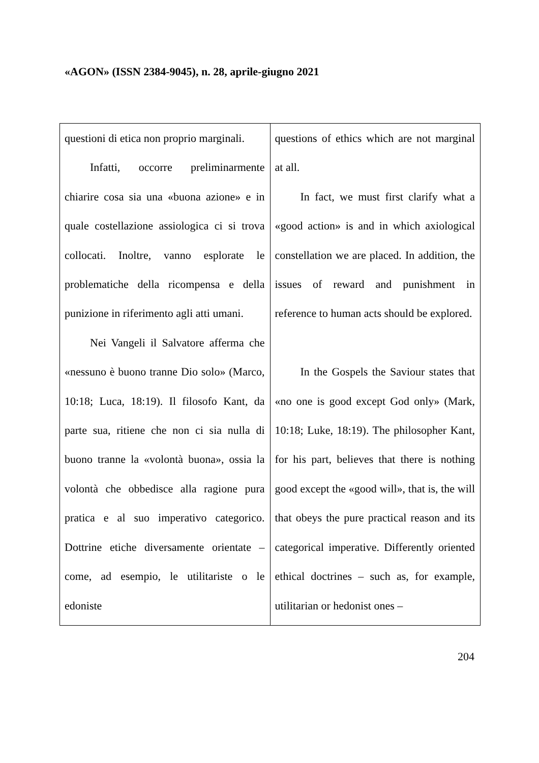«AGON» (ISSN 2384-9045), n. 28, aprile-giugno 2021
| questioni di etica non proprio marginali. Infatti, occorre preliminarmente chiarire cosa sia una «buona azione» e in quale costellazione assiologica ci si trova collocati. Inoltre, vanno esplorate le problematiche della ricompensa e della punizione in riferimento agli atti umani. Nei Vangeli il Salvatore afferma che «nessuno è buono tranne Dio solo» (Marco, 10:18; Luca, 18:19). Il filosofo Kant, da parte sua, ritiene che non ci sia nulla di buono tranne la «volontà buona», ossia la volontà che obbedisce alla ragione pura pratica e al suo imperativo categorico. Dottrine etiche diversamente orientate – come, ad esempio, le utilitariste o le edoniste | questions of ethics which are not marginal at all. In fact, we must first clarify what a «good action» is and in which axiological constellation we are placed. In addition, the issues of reward and punishment in reference to human acts should be explored. In the Gospels the Saviour states that «no one is good except God only» (Mark, 10:18; Luke, 18:19). The philosopher Kant, for his part, believes that there is nothing good except the «good will», that is, the will that obeys the pure practical reason and its categorical imperative. Differently oriented ethical doctrines – such as, for example, utilitarian or hedonist ones – |
204